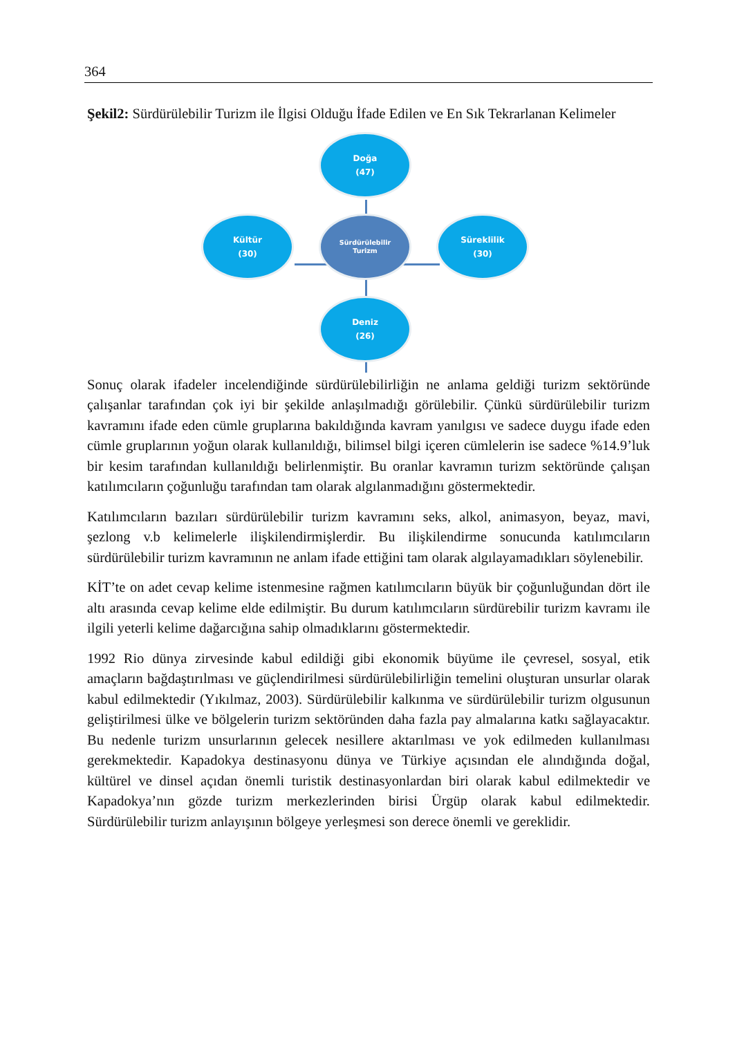364
Şekil2: Sürdürülebilir Turizm ile İlgisi Olduğu İfade Edilen ve En Sık Tekrarlanan Kelimeler
Doğa
(47)
Kültür
(30)
Sürdürülebilir
Turizm
Süreklilik
(30)
Deniz
(26)
Sonuç olarak ifadeler incelendiğinde sürdürülebilirliğin ne anlama geldiği turizm sektöründe çalışanlar tarafından çok iyi bir şekilde anlaşılmadığı görülebilir. Çünkü sürdürülebilir turizm kavramını ifade eden cümle gruplarına bakıldığında kavram yanılgısı ve sadece duygu ifade eden cümle gruplarının yoğun olarak kullanıldığı, bilimsel bilgi içeren cümlelerin ise sadece %14.9’luk bir kesim tarafından kullanıldığı belirlenmiştir. Bu oranlar kavramın turizm sektöründe çalışan katılımcıların çoğunluğu tarafından tam olarak algılanmadığını göstermektedir.
Katılımcıların bazıları sürdürülebilir turizm kavramını seks, alkol, animasyon, beyaz, mavi, şezlong v.b kelimelerle ilişkilendirmişlerdir. Bu ilişkilendirme sonucunda katılımcıların sürdürülebilir turizm kavramının ne anlam ifade ettiğini tam olarak algılayamadıkları söylenebilir.
KİT’te on adet cevap kelime istenmesine rağmen katılımcıların büyük bir çoğunluğundan dört ile altı arasında cevap kelime elde edilmiştir. Bu durum katılımcıların sürdürebilir turizm kavramı ile ilgili yeterli kelime dağarcığına sahip olmadıklarını göstermektedir.
1992 Rio dünya zirvesinde kabul edildiği gibi ekonomik büyüme ile çevresel, sosyal, etik amaçların bağdaştırılması ve güçlendirilmesi sürdürülebilirliğin temelini oluşturan unsurlar olarak kabul edilmektedir (Yıkılmaz, 2003). Sürdürülebilir kalkınma ve sürdürülebilir turizm olgusunun geliştirilmesi ülke ve bölgelerin turizm sektöründen daha fazla pay almalarına katkı sağlayacaktır. Bu nedenle turizm unsurlarının gelecek nesillere aktarılması ve yok edilmeden kullanılması gerekmektedir. Kapadokya destinasyonu dünya ve Türkiye açısından ele alındığında doğal, kültürel ve dinsel açıdan önemli turistik destinasyonlardan biri olarak kabul edilmektedir ve Kapadokya’nın gözde turizm merkezlerinden birisi Ürgüp olarak kabul edilmektedir. Sürdürülebilir turizm anlayışının bölgeye yerleşmesi son derece önemli ve gereklidir.